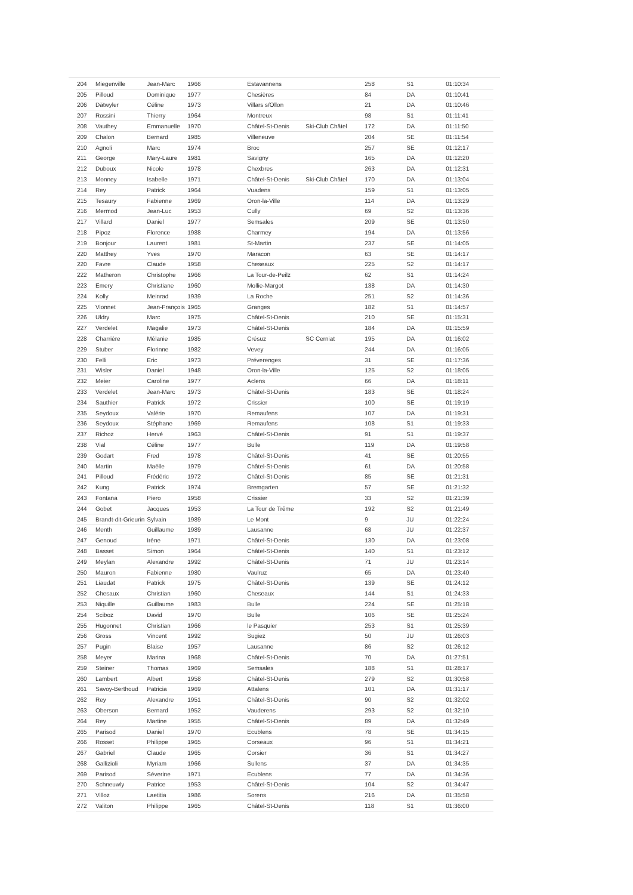| 204 | Miegenville | Jean-Marc | 1966 | Estavannens | | 258 | S1 | 01:10:34 |
| 205 | Pilloud | Dominique | 1977 | Chesières | | 84 | DA | 01:10:41 |
| 206 | Dätwyler | Céline | 1973 | Villars s/Ollon | | 21 | DA | 01:10:46 |
| 207 | Rossini | Thierry | 1964 | Montreux | | 98 | S1 | 01:11:41 |
| 208 | Vauthey | Emmanuelle | 1970 | Châtel-St-Denis | Ski-Club Châtel | 172 | DA | 01:11:50 |
| 209 | Chalon | Bernard | 1985 | Villeneuve | | 204 | SE | 01:11:54 |
| 210 | Agnoli | Marc | 1974 | Broc | | 257 | SE | 01:12:17 |
| 211 | George | Mary-Laure | 1981 | Savigny | | 165 | DA | 01:12:20 |
| 212 | Duboux | Nicole | 1978 | Chexbres | | 263 | DA | 01:12:31 |
| 213 | Monney | Isabelle | 1971 | Châtel-St-Denis | Ski-Club Châtel | 170 | DA | 01:13:04 |
| 214 | Rey | Patrick | 1964 | Vuadens | | 159 | S1 | 01:13:05 |
| 215 | Tesaury | Fabienne | 1969 | Oron-la-Ville | | 114 | DA | 01:13:29 |
| 216 | Mermod | Jean-Luc | 1953 | Cully | | 69 | S2 | 01:13:36 |
| 217 | Villard | Daniel | 1977 | Semsales | | 209 | SE | 01:13:50 |
| 218 | Pipoz | Florence | 1988 | Charmey | | 194 | DA | 01:13:56 |
| 219 | Bonjour | Laurent | 1981 | St-Martin | | 237 | SE | 01:14:05 |
| 220 | Matthey | Yves | 1970 | Maracon | | 63 | SE | 01:14:17 |
| 220 | Favre | Claude | 1958 | Cheseaux | | 225 | S2 | 01:14:17 |
| 222 | Matheron | Christophe | 1966 | La Tour-de-Peilz | | 62 | S1 | 01:14:24 |
| 223 | Emery | Christiane | 1960 | Mollie-Margot | | 138 | DA | 01:14:30 |
| 224 | Kolly | Meinrad | 1939 | La Roche | | 251 | S2 | 01:14:36 |
| 225 | Vionnet | Jean-François | 1965 | Granges | | 182 | S1 | 01:14:57 |
| 226 | Uldry | Marc | 1975 | Châtel-St-Denis | | 210 | SE | 01:15:31 |
| 227 | Verdelet | Magalie | 1973 | Châtel-St-Denis | | 184 | DA | 01:15:59 |
| 228 | Charrière | Mélanie | 1985 | Crésuz | SC Cerniat | 195 | DA | 01:16:02 |
| 229 | Stuber | Florinne | 1982 | Vevey | | 244 | DA | 01:16:05 |
| 230 | Felli | Eric | 1973 | Préverenges | | 31 | SE | 01:17:36 |
| 231 | Wisler | Daniel | 1948 | Oron-la-Ville | | 125 | S2 | 01:18:05 |
| 232 | Meier | Caroline | 1977 | Aclens | | 66 | DA | 01:18:11 |
| 233 | Verdelet | Jean-Marc | 1973 | Châtel-St-Denis | | 183 | SE | 01:18:24 |
| 234 | Sauthier | Patrick | 1972 | Crissier | | 100 | SE | 01:19:19 |
| 235 | Seydoux | Valérie | 1970 | Remaufens | | 107 | DA | 01:19:31 |
| 236 | Seydoux | Stéphane | 1969 | Remaufens | | 108 | S1 | 01:19:33 |
| 237 | Richoz | Hervé | 1963 | Châtel-St-Denis | | 91 | S1 | 01:19:37 |
| 238 | Vial | Céline | 1977 | Bulle | | 119 | DA | 01:19:58 |
| 239 | Godart | Fred | 1978 | Châtel-St-Denis | | 41 | SE | 01:20:55 |
| 240 | Martin | Maëlle | 1979 | Châtel-St-Denis | | 61 | DA | 01:20:58 |
| 241 | Pilloud | Frédéric | 1972 | Châtel-St-Denis | | 85 | SE | 01:21:31 |
| 242 | Kung | Patrick | 1974 | Bremgarten | | 57 | SE | 01:21:32 |
| 243 | Fontana | Piero | 1958 | Crissier | | 33 | S2 | 01:21:39 |
| 244 | Gobet | Jacques | 1953 | La Tour de Trême | | 192 | S2 | 01:21:49 |
| 245 | Brandt-dit-Grieurin | Sylvain | 1989 | Le Mont | | 9 | JU | 01:22:24 |
| 246 | Menth | Guillaume | 1989 | Lausanne | | 68 | JU | 01:22:37 |
| 247 | Genoud | Irène | 1971 | Châtel-St-Denis | | 130 | DA | 01:23:08 |
| 248 | Basset | Simon | 1964 | Châtel-St-Denis | | 140 | S1 | 01:23:12 |
| 249 | Meylan | Alexandre | 1992 | Châtel-St-Denis | | 71 | JU | 01:23:14 |
| 250 | Mauron | Fabienne | 1980 | Vaulruz | | 65 | DA | 01:23:40 |
| 251 | Liaudat | Patrick | 1975 | Châtel-St-Denis | | 139 | SE | 01:24:12 |
| 252 | Chesaux | Christian | 1960 | Cheseaux | | 144 | S1 | 01:24:33 |
| 253 | Niquille | Guillaume | 1983 | Bulle | | 224 | SE | 01:25:18 |
| 254 | Sciboz | David | 1970 | Bulle | | 106 | SE | 01:25:24 |
| 255 | Hugonnet | Christian | 1966 | le Pasquier | | 253 | S1 | 01:25:39 |
| 256 | Gross | Vincent | 1992 | Sugiez | | 50 | JU | 01:26:03 |
| 257 | Pugin | Blaise | 1957 | Lausanne | | 86 | S2 | 01:26:12 |
| 258 | Meyer | Marina | 1968 | Châtel-St-Denis | | 70 | DA | 01:27:51 |
| 259 | Steiner | Thomas | 1969 | Semsales | | 188 | S1 | 01:28:17 |
| 260 | Lambert | Albert | 1958 | Châtel-St-Denis | | 279 | S2 | 01:30:58 |
| 261 | Savoy-Berthoud | Patricia | 1969 | Attalens | | 101 | DA | 01:31:17 |
| 262 | Rey | Alexandre | 1951 | Châtel-St-Denis | | 90 | S2 | 01:32:02 |
| 263 | Oberson | Bernard | 1952 | Vauderens | | 293 | S2 | 01:32:10 |
| 264 | Rey | Martine | 1955 | Châtel-St-Denis | | 89 | DA | 01:32:49 |
| 265 | Parisod | Daniel | 1970 | Ecublens | | 78 | SE | 01:34:15 |
| 266 | Rosset | Philippe | 1965 | Corseaux | | 96 | S1 | 01:34:21 |
| 267 | Gabriel | Claude | 1965 | Corsier | | 36 | S1 | 01:34:27 |
| 268 | Gallizioli | Myriam | 1966 | Sullens | | 37 | DA | 01:34:35 |
| 269 | Parisod | Séverine | 1971 | Ecublens | | 77 | DA | 01:34:36 |
| 270 | Schneuwly | Patrice | 1953 | Châtel-St-Denis | | 104 | S2 | 01:34:47 |
| 271 | Villoz | Laetitia | 1986 | Sorens | | 216 | DA | 01:35:58 |
| 272 | Valiton | Philippe | 1965 | Châtel-St-Denis | | 118 | S1 | 01:36:00 |